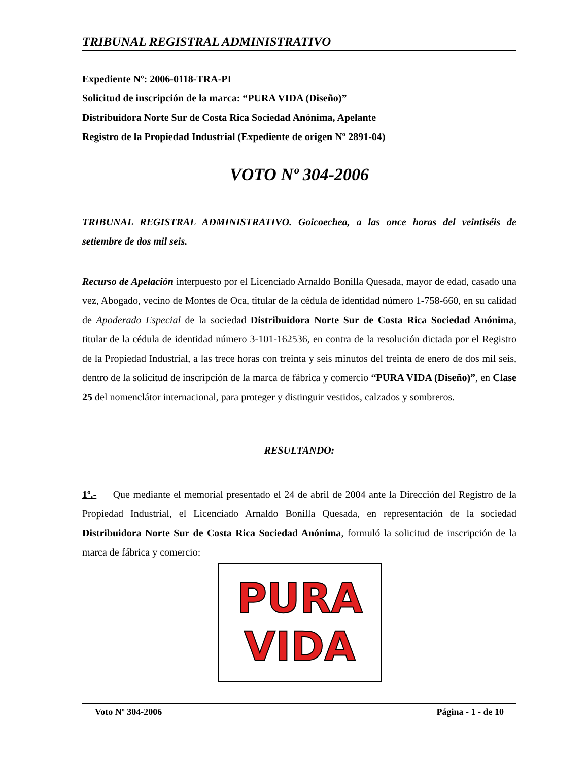TRIBUNAL REGISTRAL ADMINISTRATIVO
Expediente Nº: 2006-0118-TRA-PI
Solicitud de inscripción de la marca: “PURA VIDA (Diseño)”
Distribuidora Norte Sur de Costa Rica Sociedad Anónima, Apelante
Registro de la Propiedad Industrial (Expediente de origen Nº 2891-04)
VOTO Nº 304-2006
TRIBUNAL REGISTRAL ADMINISTRATIVO. Goicoechea, a las once horas del veintiséis de setiembre de dos mil seis.
Recurso de Apelación interpuesto por el Licenciado Arnaldo Bonilla Quesada, mayor de edad, casado una vez, Abogado, vecino de Montes de Oca, titular de la cédula de identidad número 1-758-660, en su calidad de Apoderado Especial de la sociedad Distribuidora Norte Sur de Costa Rica Sociedad Anónima, titular de la cédula de identidad número 3-101-162536, en contra de la resolución dictada por el Registro de la Propiedad Industrial, a las trece horas con treinta y seis minutos del treinta de enero de dos mil seis, dentro de la solicitud de inscripción de la marca de fábrica y comercio “PURA VIDA (Diseño)”, en Clase 25 del nomenclátor internacional, para proteger y distinguir vestidos, calzados y sombreros.
RESULTANDO:
1º.- Que mediante el memorial presentado el 24 de abril de 2004 ante la Dirección del Registro de la Propiedad Industrial, el Licenciado Arnaldo Bonilla Quesada, en representación de la sociedad Distribuidora Norte Sur de Costa Rica Sociedad Anónima, formuló la solicitud de inscripción de la marca de fábrica y comercio:
PURA
VIDA
Voto Nº 304-2006 Página - 1 - de 10